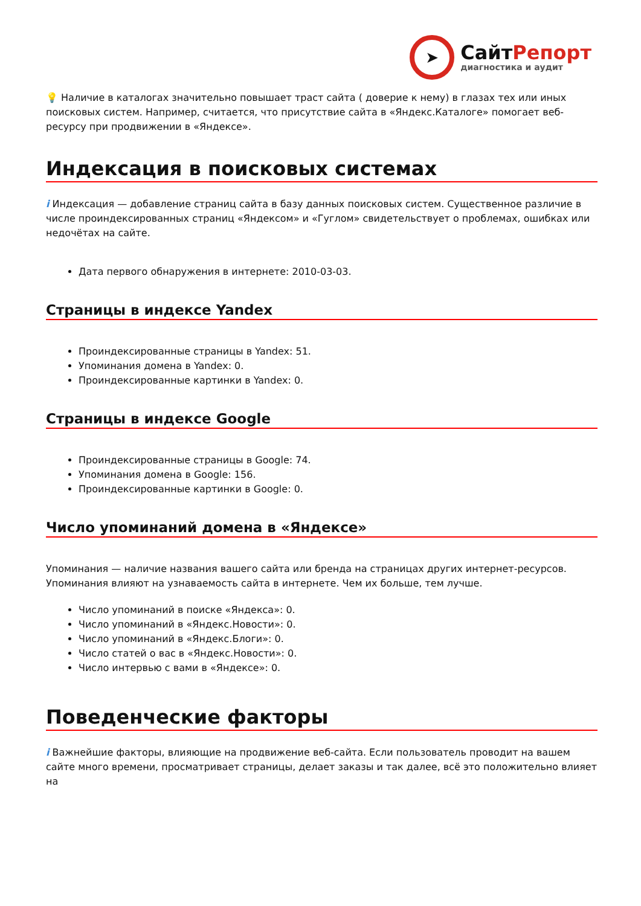➤
СайтРепорт
диагностика и аудит
💡 Наличие в каталогах значительно повышает траст сайта ( доверие к нему) в глазах тех или иных поисковых систем. Например, считается, что присутствие сайта в «Яндекс.Каталоге» помогает веб-ресурсу при продвижении в «Яндексе».
Индексация в поисковых системах
i Индексация — добавление страниц сайта в базу данных поисковых систем. Существенное различие в числе проиндексированных страниц «Яндексом» и «Гуглом» свидетельствует о проблемах, ошибках или недочётах на сайте.
Дата первого обнаружения в интернете: 2010-03-03.
Страницы в индексе Yandex
Проиндексированные страницы в Yandex: 51.
Упоминания домена в Yandex: 0.
Проиндексированные картинки в Yandex: 0.
Страницы в индексе Google
Проиндексированные страницы в Google: 74.
Упоминания домена в Google: 156.
Проиндексированные картинки в Google: 0.
Число упоминаний домена в «Яндексе»
Упоминания — наличие названия вашего сайта или бренда на страницах других интернет-ресурсов. Упоминания влияют на узнаваемость сайта в интернете. Чем их больше, тем лучше.
Число упоминаний в поиске «Яндекса»: 0.
Число упоминаний в «Яндекс.Новости»: 0.
Число упоминаний в «Яндекс.Блоги»: 0.
Число статей о вас в «Яндекс.Новости»: 0.
Число интервью с вами в «Яндексе»: 0.
Поведенческие факторы
i Важнейшие факторы, влияющие на продвижение веб-сайта. Если пользователь проводит на вашем сайте много времени, просматривает страницы, делает заказы и так далее, всё это положительно влияет на